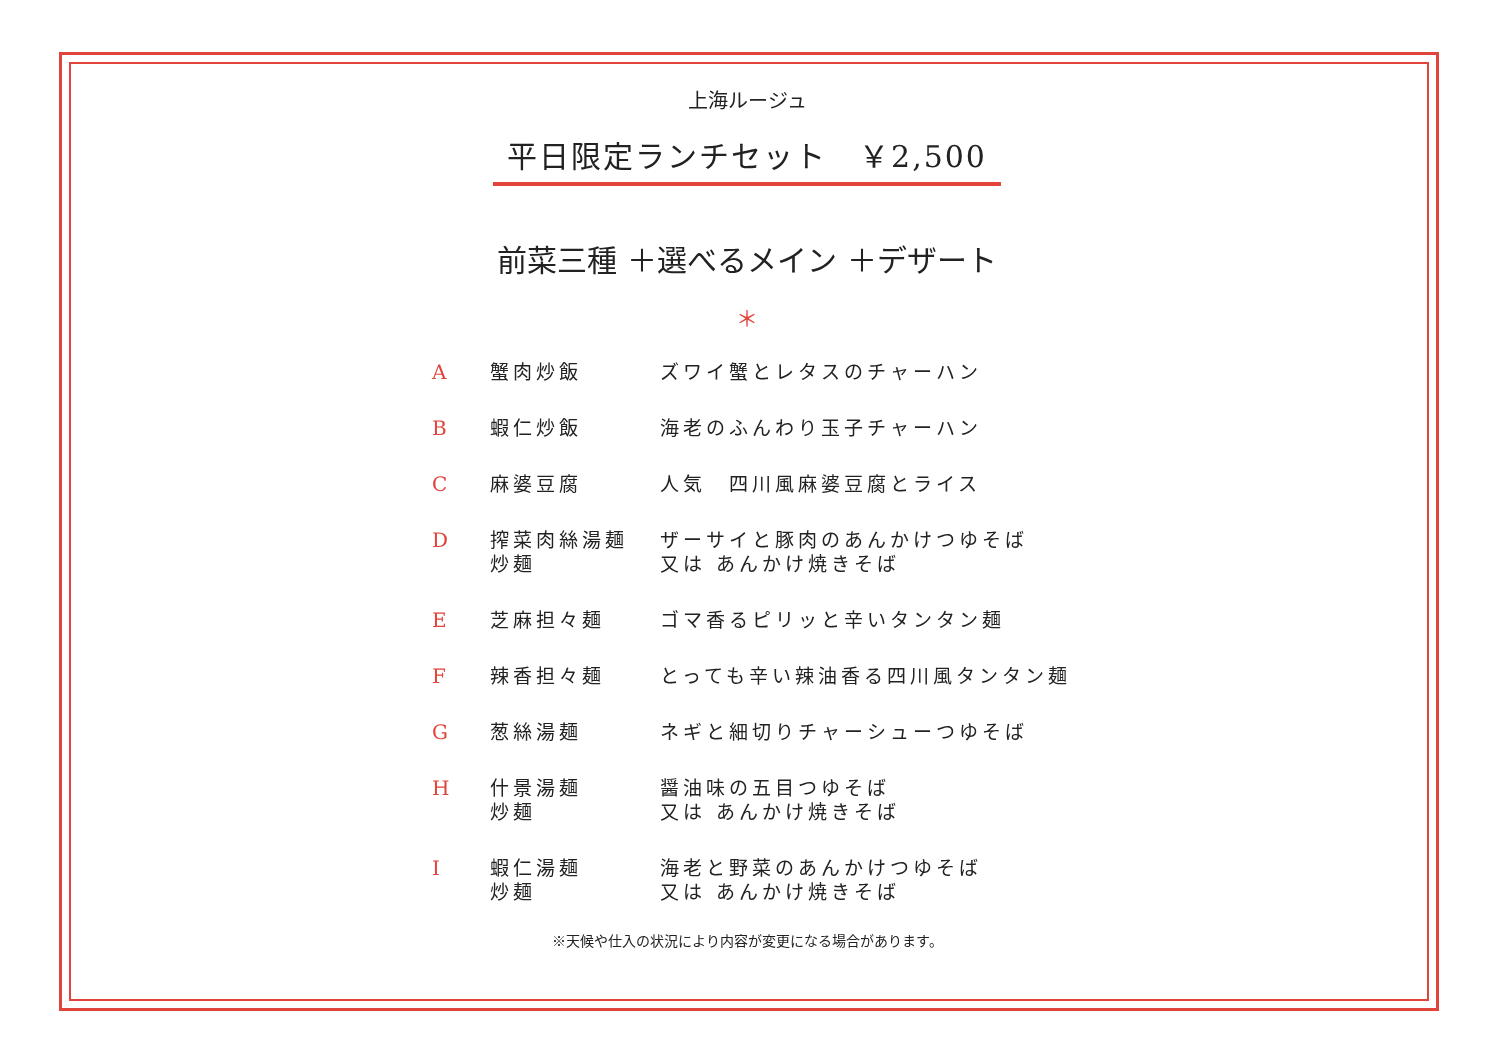上海ルージュ
平日限定ランチセット　￥2,500
前菜三種 ＋選べるメイン ＋デザート
＊
| A | 蟹肉炒飯 | ズワイ蟹とレタスのチャーハン |
| B | 蝦仁炒飯 | 海老のふんわり玉子チャーハン |
| C | 麻婆豆腐 | 人気 四川風麻婆豆腐とライス |
| D | 搾菜肉絲湯麺 炒麺 | ザーサイと豚肉のあんかけつゆそば 又は あんかけ焼きそば |
| E | 芝麻担々麺 | ゴマ香るピリッと辛いタンタン麺 |
| F | 辣香担々麺 | とっても辛い辣油香る四川風タンタン麺 |
| G | 葱絲湯麺 | ネギと細切りチャーシューつゆそば |
| H | 什景湯麺 炒麺 | 醤油味の五目つゆそば 又は あんかけ焼きそば |
| I | 蝦仁湯麺 炒麺 | 海老と野菜のあんかけつゆそば 又は あんかけ焼きそば |
※天候や仕入の状況により内容が変更になる場合があります。